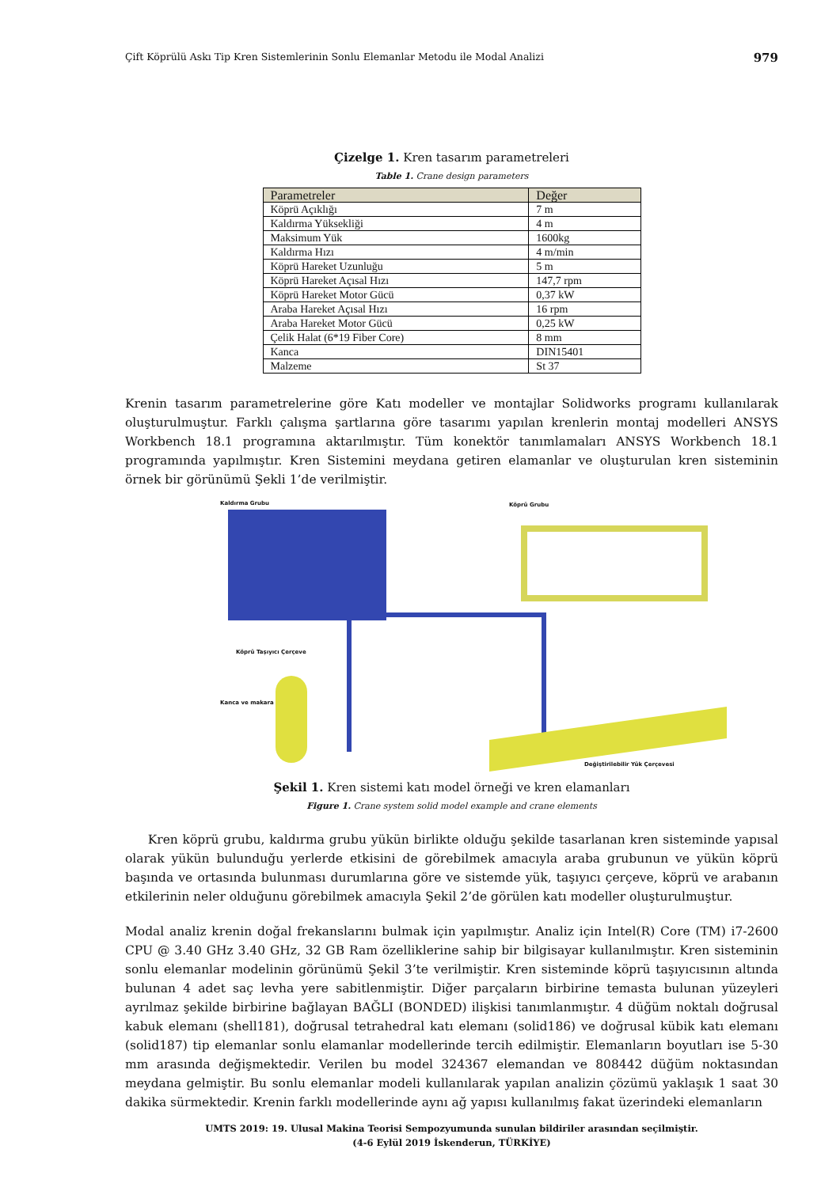Çift Köprülü Askı Tip Kren Sistemlerinin Sonlu Elemanlar Metodu ile Modal Analizi 979
Çizelge 1. Kren tasarım parametreleri
Table 1. Crane design parameters
| Parametreler | Değer |
| --- | --- |
| Köprü Açıklığı | 7 m |
| Kaldırma Yüksekliği | 4 m |
| Maksimum Yük | 1600kg |
| Kaldırma Hızı | 4 m/min |
| Köprü Hareket Uzunluğu | 5 m |
| Köprü Hareket Açısal Hızı | 147,7 rpm |
| Köprü Hareket Motor Gücü | 0,37 kW |
| Araba Hareket Açısal Hızı | 16 rpm |
| Araba Hareket Motor Gücü | 0,25 kW |
| Çelik Halat (6*19 Fiber Core) | 8 mm |
| Kanca | DIN15401 |
| Malzeme | St 37 |
Krenin tasarım parametrelerine göre Katı modeller ve montajlar Solidworks programı kullanılarak oluşturulmuştur. Farklı çalışma şartlarına göre tasarımı yapılan krenlerin montaj modelleri ANSYS Workbench 18.1 programına aktarılmıştır. Tüm konektör tanımlamaları ANSYS Workbench 18.1 programında yapılmıştır. Kren Sistemini meydana getiren elamanlar ve oluşturulan kren sisteminin örnek bir görünümü Şekli 1’de verilmiştir.
Kaldırma Grubu Köprü Grubu
Köprü Taşıyıcı Çerçeve
Kanca ve makara
Değiştirilebilir Yük Çerçevesi
Şekil 1. Kren sistemi katı model örneği ve kren elamanları
Figure 1. Crane system solid model example and crane elements
Kren köprü grubu, kaldırma grubu yükün birlikte olduğu şekilde tasarlanan kren sisteminde yapısal olarak yükün bulunduğu yerlerde etkisini de görebilmek amacıyla araba grubunun ve yükün köprü başında ve ortasında bulunması durumlarına göre ve sistemde yük, taşıyıcı çerçeve, köprü ve arabanın etkilerinin neler olduğunu görebilmek amacıyla Şekil 2’de görülen katı modeller oluşturulmuştur.
Modal analiz krenin doğal frekanslarını bulmak için yapılmıştır. Analiz için Intel(R) Core (TM) i7-2600 CPU @ 3.40 GHz 3.40 GHz, 32 GB Ram özelliklerine sahip bir bilgisayar kullanılmıştır. Kren sisteminin sonlu elemanlar modelinin görünümü Şekil 3’te verilmiştir. Kren sisteminde köprü taşıyıcısının altında bulunan 4 adet saç levha yere sabitlenmiştir. Diğer parçaların birbirine temasta bulunan yüzeyleri ayrılmaz şekilde birbirine bağlayan BAĞLI (BONDED) ilişkisi tanımlanmıştır. 4 düğüm noktalı doğrusal kabuk elemanı (shell181), doğrusal tetrahedral katı elemanı (solid186) ve doğrusal kübik katı elemanı (solid187) tip elemanlar sonlu elamanlar modellerinde tercih edilmiştir. Elemanların boyutları ise 5-30 mm arasında değişmektedir. Verilen bu model 324367 elemandan ve 808442 düğüm noktasından meydana gelmiştir. Bu sonlu elemanlar modeli kullanılarak yapılan analizin çözümü yaklaşık 1 saat 30 dakika sürmektedir. Krenin farklı modellerinde aynı ağ yapısı kullanılmış fakat üzerindeki elemanların
UMTS 2019: 19. Ulusal Makina Teorisi Sempozyumunda sunulan bildiriler arasından seçilmiştir.
(4-6 Eylül 2019 İskenderun, TÜRKİYE)